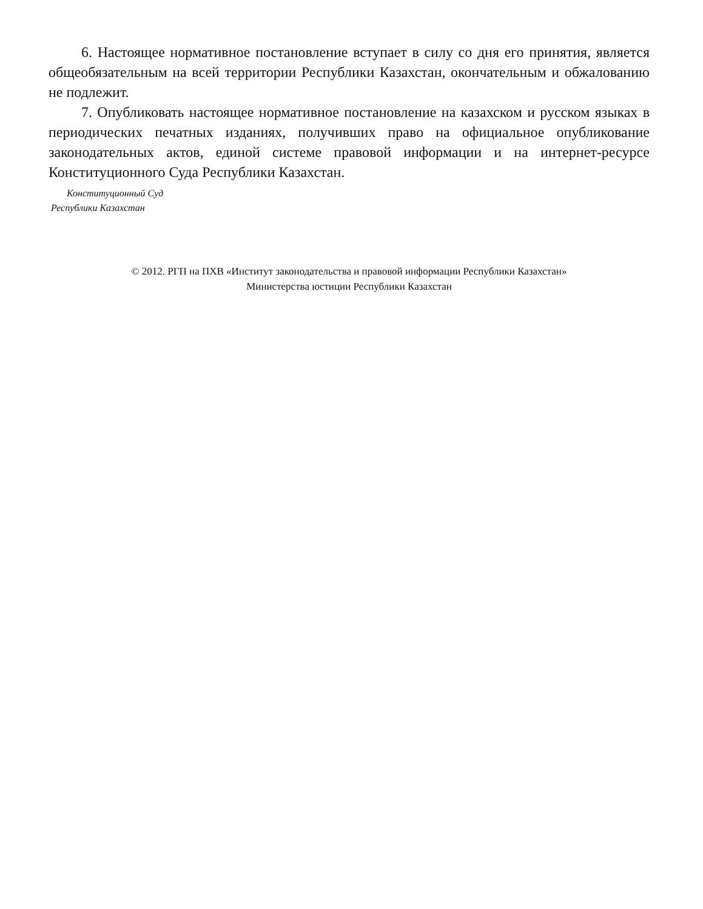6. Настоящее нормативное постановление вступает в силу со дня его принятия, является общеобязательным на всей территории Республики Казахстан, окончательным и обжалованию не подлежит.
7. Опубликовать настоящее нормативное постановление на казахском и русском языках в периодических печатных изданиях, получивших право на официальное опубликование законодательных актов, единой системе правовой информации и на интернет-ресурсе Конституционного Суда Республики Казахстан.
Конституционный Суд
Республики Казахстан
© 2012. РГП на ПХВ «Институт законодательства и правовой информации Республики Казахстан»
Министерства юстиции Республики Казахстан